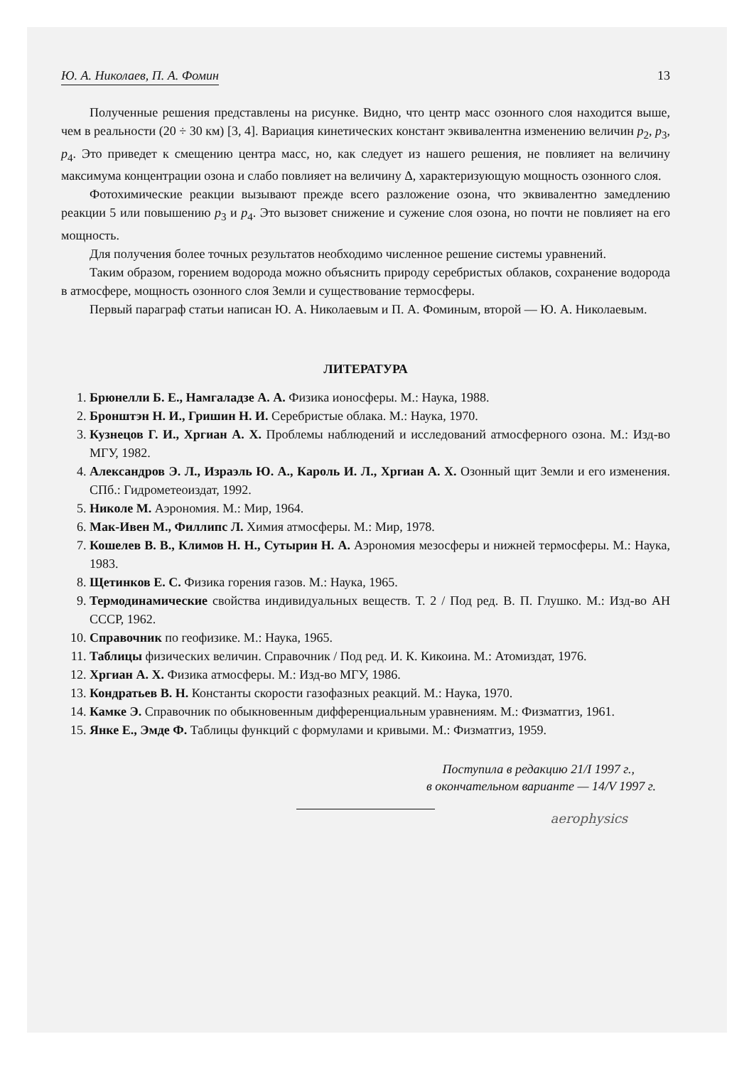Ю. А. Николаев, П. А. Фомин 13
Полученные решения представлены на рисунке. Видно, что центр масс озонного слоя находится выше, чем в реальности (20 ÷ 30 км) [3, 4]. Вариация кинетических констант эквивалентна изменению величин p<sub>2</sub>, p<sub>3</sub>, p<sub>4</sub>. Это приведет к смещению центра масс, но, как следует из нашего решения, не повлияет на величину максимума концентрации озона и слабо повлияет на величину Δ, характеризующую мощность озонного слоя.
Фотохимические реакции вызывают прежде всего разложение озона, что эквивалентно замедлению реакции 5 или повышению p<sub>3</sub> и p<sub>4</sub>. Это вызовет снижение и сужение слоя озона, но почти не повлияет на его мощность.
Для получения более точных результатов необходимо численное решение системы уравнений.
Таким образом, горением водорода можно объяснить природу серебристых облаков, сохранение водорода в атмосфере, мощность озонного слоя Земли и существование термосферы.
Первый параграф статьи написан Ю. А. Николаевым и П. А. Фоминым, второй — Ю. А. Николаевым.
ЛИТЕРАТУРА
1. Брюнелли Б. Е., Намгаладзе А. А. Физика ионосферы. М.: Наука, 1988.
2. Бронштэн Н. И., Гришин Н. И. Серебристые облака. М.: Наука, 1970.
3. Кузнецов Г. И., Хргиан А. Х. Проблемы наблюдений и исследований атмосферного озона. М.: Изд-во МГУ, 1982.
4. Александров Э. Л., Израэль Ю. А., Кароль И. Л., Хргиан А. Х. Озонный щит Земли и его изменения. СПб.: Гидрометеоиздат, 1992.
5. Николе М. Аэрономия. М.: Мир, 1964.
6. Мак-Ивен М., Филлипс Л. Химия атмосферы. М.: Мир, 1978.
7. Кошелев В. В., Климов Н. Н., Сутырин Н. А. Аэрономия мезосферы и нижней термосферы. М.: Наука, 1983.
8. Щетинков Е. С. Физика горения газов. М.: Наука, 1965.
9. Термодинамические свойства индивидуальных веществ. Т. 2 / Под ред. В. П. Глушко. М.: Изд-во АН СССР, 1962.
10. Справочник по геофизике. М.: Наука, 1965.
11. Таблицы физических величин. Справочник / Под ред. И. К. Кикоина. М.: Атомиздат, 1976.
12. Хргиан А. Х. Физика атмосферы. М.: Изд-во МГУ, 1986.
13. Кондратьев В. Н. Константы скорости газофазных реакций. М.: Наука, 1970.
14. Камке Э. Справочник по обыкновенным дифференциальным уравнениям. М.: Физматгиз, 1961.
15. Янке Е., Эмде Ф. Таблицы функций с формулами и кривыми. М.: Физматгиз, 1959.
Поступила в редакцию 21/I 1997 г.,
в окончательном варианте — 14/V 1997 г.
aerophysics